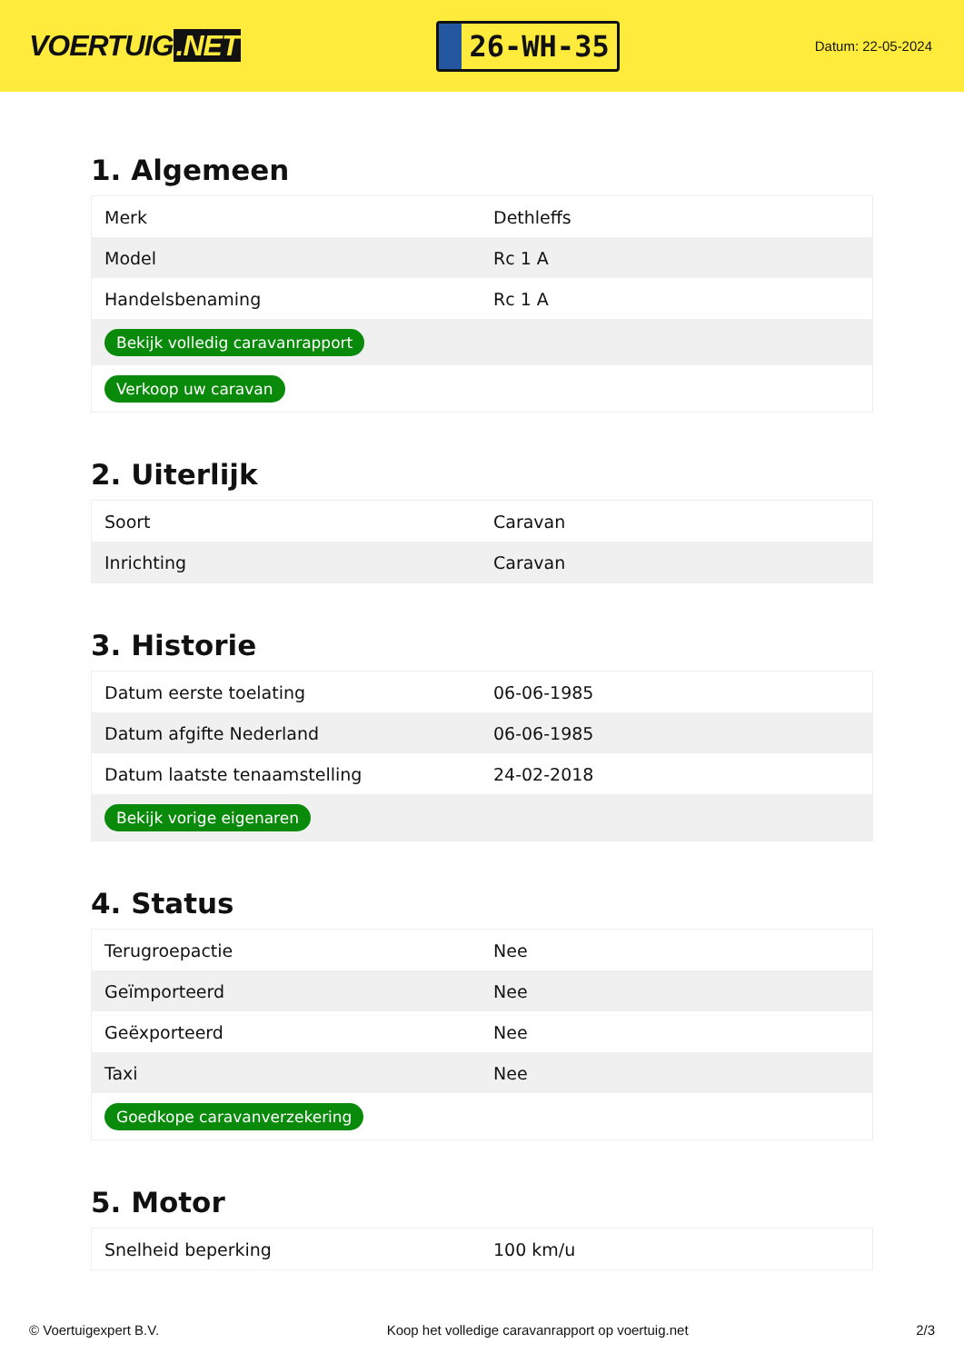VOERTUIG.NET
26-WH-35
Datum: 22-05-2024
1. Algemeen
| Merk | Dethleffs |
| Model | Rc 1 A |
| Handelsbenaming | Rc 1 A |
| Bekijk volledig caravanrapport | |
| Verkoop uw caravan | |
2. Uiterlijk
| Soort | Caravan |
| Inrichting | Caravan |
3. Historie
| Datum eerste toelating | 06-06-1985 |
| Datum afgifte Nederland | 06-06-1985 |
| Datum laatste tenaamstelling | 24-02-2018 |
| Bekijk vorige eigenaren | |
4. Status
| Terugroepactie | Nee |
| Geïmporteerd | Nee |
| Geëxporteerd | Nee |
| Taxi | Nee |
| Goedkope caravanverzekering | |
5. Motor
| Snelheid beperking | 100 km/u |
© Voertuigexpert B.V. Koop het volledige caravanrapport op voertuig.net 2/3